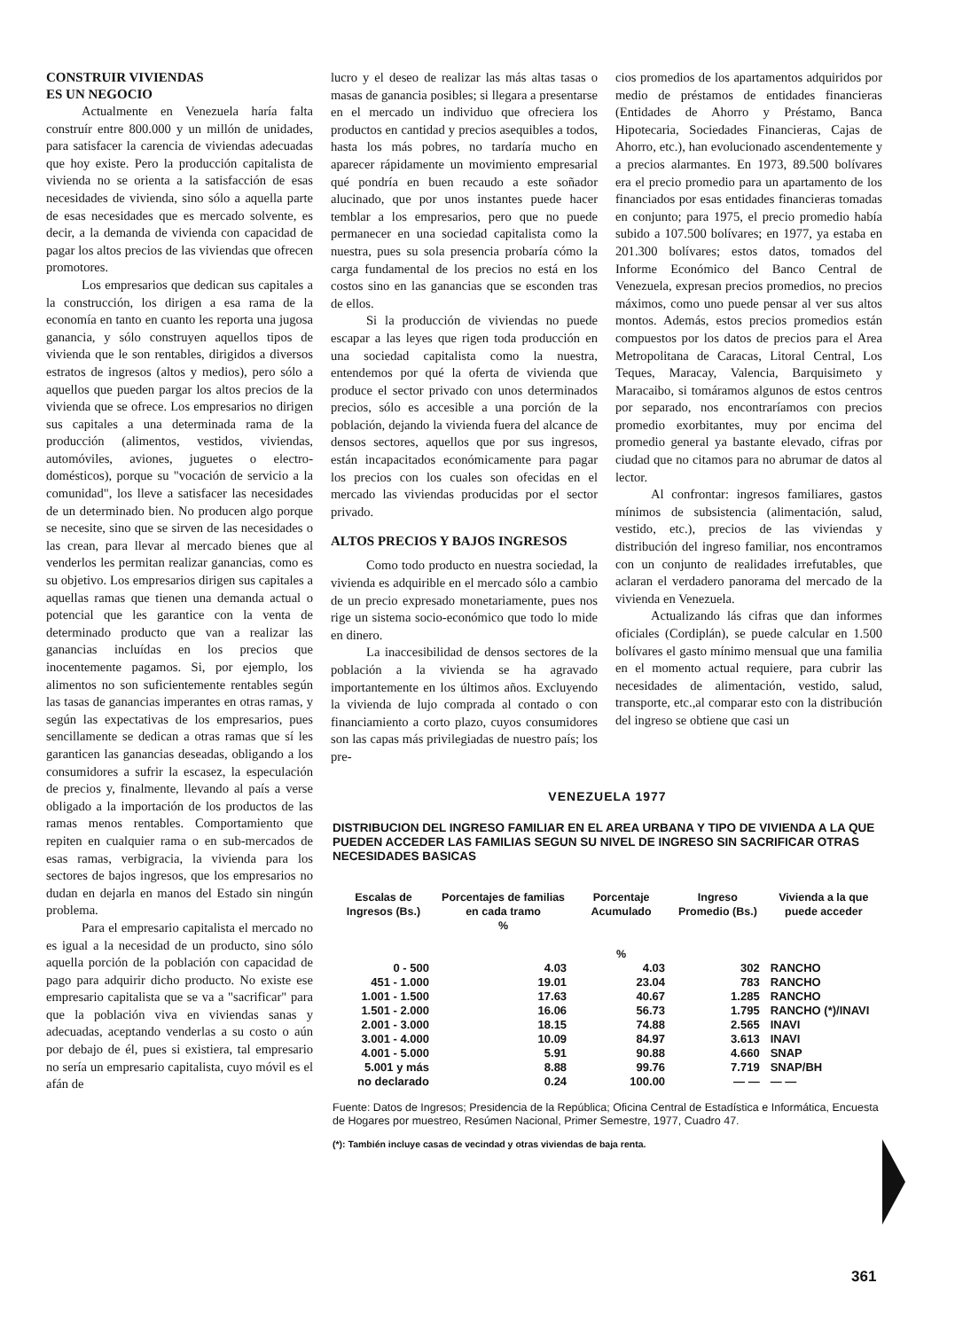CONSTRUIR VIVIENDAS
ES UN NEGOCIO
Actualmente en Venezuela haría falta construír entre 800.000 y un millón de unidades, para satisfacer la carencia de viviendas adecuadas que hoy existe. Pero la producción capitalista de vivienda no se orienta a la satisfacción de esas necesidades de vivienda, sino sólo a aquella parte de esas necesidades que es mercado solvente, es decir, a la demanda de vivienda con capacidad de pagar los altos precios de las viviendas que ofrecen promotores.
Los empresarios que dedican sus capitales a la construcción, los dirigen a esa rama de la economía en tanto en cuanto les reporta una jugosa ganancia, y sólo construyen aquellos tipos de vivienda que le son rentables, dirigidos a diversos estratos de ingresos (altos y medios), pero sólo a aquellos que pueden pargar los altos precios de la vivienda que se ofrece. Los empresarios no dirigen sus capitales a una determinada rama de la producción (alimentos, vestidos, viviendas, automóviles, aviones, juguetes o electro-domésticos), porque su "vocación de servicio a la comunidad", los lleve a satisfacer las necesidades de un determinado bien. No producen algo porque se necesite, sino que se sirven de las necesidades o las crean, para llevar al mercado bienes que al venderlos les permitan realizar ganancias, como es su objetivo. Los empresarios dirigen sus capitales a aquellas ramas que tienen una demanda actual o potencial que les garantice con la venta de determinado producto que van a realizar las ganancias incluídas en los precios que inocentemente pagamos. Si, por ejemplo, los alimentos no son suficientemente rentables según las tasas de ganancias imperantes en otras ramas, y según las expectativas de los empresarios, pues sencillamente se dedican a otras ramas que sí les garanticen las ganancias deseadas, obligando a los consumidores a sufrir la escasez, la especulación de precios y, finalmente, llevando al país a verse obligado a la importación de los productos de las ramas menos rentables. Comportamiento que repiten en cualquier rama o en sub-mercados de esas ramas, verbigracia, la vivienda para los sectores de bajos ingresos, que los empresarios no dudan en dejarla en manos del Estado sin ningún problema.
Para el empresario capitalista el mercado no es igual a la necesidad de un producto, sino sólo aquella porción de la población con capacidad de pago para adquirir dicho producto. No existe ese empresario capitalista que se va a "sacrificar" para que la población viva en viviendas sanas y adecuadas, aceptando venderlas a su costo o aún por debajo de él, pues si existiera, tal empresario no sería un empresario capitalista, cuyo móvil es el afán de
lucro y el deseo de realizar las más altas tasas o masas de ganancia posibles; si llegara a presentarse en el mercado un individuo que ofreciera los productos en cantidad y precios asequibles a todos, hasta los más pobres, no tardaría mucho en aparecer rápidamente un movimiento empresarial qué pondría en buen recaudo a este soñador alucinado, que por unos instantes puede hacer temblar a los empresarios, pero que no puede permanecer en una sociedad capitalista como la nuestra, pues su sola presencia probaría cómo la carga fundamental de los precios no está en los costos sino en las ganancias que se esconden tras de ellos.
Si la producción de viviendas no puede escapar a las leyes que rigen toda producción en una sociedad capitalista como la nuestra, entendemos por qué la oferta de vivienda que produce el sector privado con unos determinados precios, sólo es accesible a una porción de la población, dejando la vivienda fuera del alcance de densos sectores, aquellos que por sus ingresos, están incapacitados económicamente para pagar los precios con los cuales son ofecidas en el mercado las viviendas producidas por el sector privado.
ALTOS PRECIOS Y BAJOS INGRESOS
Como todo producto en nuestra sociedad, la vivienda es adquirible en el mercado sólo a cambio de un precio expresado monetariamente, pues nos rige un sistema socio-económico que todo lo mide en dinero.
La inaccesibilidad de densos sectores de la población a la vivienda se ha agravado importantemente en los últimos años. Excluyendo la vivienda de lujo comprada al contado o con financiamiento a corto plazo, cuyos consumidores son las capas más privilegiadas de nuestro país; los pre-
cios promedios de los apartamentos adquiridos por medio de préstamos de entidades financieras (Entidades de Ahorro y Préstamo, Banca Hipotecaria, Sociedades Financieras, Cajas de Ahorro, etc.), han evolucionado ascendentemente y a precios alarmantes. En 1973, 89.500 bolívares era el precio promedio para un apartamento de los financiados por esas entidades financieras tomadas en conjunto; para 1975, el precio promedio había subido a 107.500 bolívares; en 1977, ya estaba en 201.300 bolívares; estos datos, tomados del Informe Económico del Banco Central de Venezuela, expresan precios promedios, no precios máximos, como uno puede pensar al ver sus altos montos. Además, estos precios promedios están compuestos por los datos de precios para el Area Metropolitana de Caracas, Litoral Central, Los Teques, Maracay, Valencia, Barquisimeto y Maracaibo, si tomáramos algunos de estos centros por separado, nos encontraríamos con precios promedio exorbitantes, muy por encima del promedio general ya bastante elevado, cifras por ciudad que no citamos para no abrumar de datos al lector.
Al confrontar: ingresos familiares, gastos mínimos de subsistencia (alimentación, salud, vestido, etc.), precios de las viviendas y distribución del ingreso familiar, nos encontramos con un conjunto de realidades irrefutables, que aclaran el verdadero panorama del mercado de la vivienda en Venezuela.
Actualizando lás cifras que dan informes oficiales (Cordiplán), se puede calcular en 1.500 bolívares el gasto mínimo mensual que una familia en el momento actual requiere, para cubrir las necesidades de alimentación, vestido, salud, transporte, etc.,al comparar esto con la distribución del ingreso se obtiene que casi un
VENEZUELA 1977
DISTRIBUCION DEL INGRESO FAMILIAR EN EL AREA URBANA Y TIPO DE VIVIENDA A LA QUE PUEDEN ACCEDER LAS FAMILIAS SEGUN SU NIVEL DE INGRESO SIN SACRIFICAR OTRAS NECESIDADES BASICAS
| Escalas de Ingresos (Bs.) | Porcentajes de familias en cada tramo % | Porcentaje Acumulado % | Ingreso Promedio (Bs.) | Vivienda a la que puede acceder |
| --- | --- | --- | --- | --- |
| 0 - 500 | 4.03 | 4.03 | 302 | RANCHO |
| 451 - 1.000 | 19.01 | 23.04 | 783 | RANCHO |
| 1.001 - 1.500 | 17.63 | 40.67 | 1.285 | RANCHO |
| 1.501 - 2.000 | 16.06 | 56.73 | 1.795 | RANCHO (*)/INAVI |
| 2.001 - 3.000 | 18.15 | 74.88 | 2.565 | INAVI |
| 3.001 - 4.000 | 10.09 | 84.97 | 3.613 | INAVI |
| 4.001 - 5.000 | 5.91 | 90.88 | 4.660 | SNAP |
| 5.001 y más | 8.88 | 99.76 | 7.719 | SNAP/BH |
| no declarado | 0.24 | 100.00 | — — | — — |
Fuente: Datos de Ingresos; Presidencia de la República; Oficina Central de Estadística e Informática, Encuesta de Hogares por muestreo, Resúmen Nacional, Primer Semestre, 1977, Cuadro 47.
(*): También incluye casas de vecindad y otras viviendas de baja renta.
361